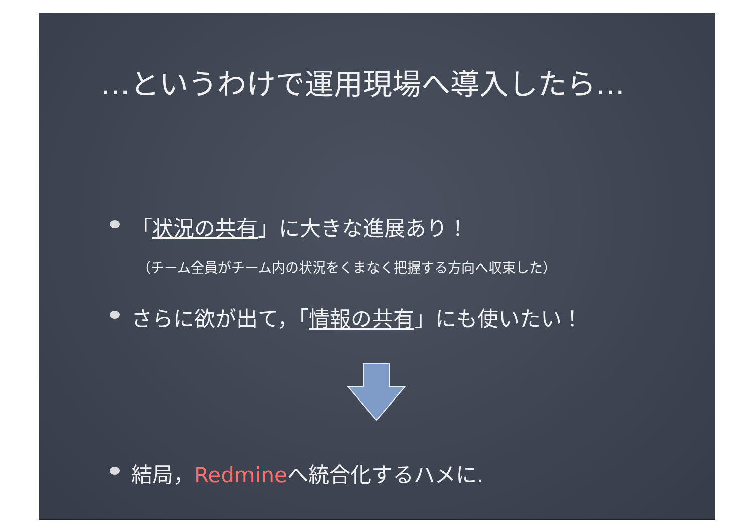…というわけで運用現場へ導入したら…
「状況の共有」に大きな進展あり！
（チーム全員がチーム内の状況をくまなく把握する方向へ収束した）
さらに欲が出て，「情報の共有」にも使いたい！
結局，Redmineへ統合化するハメに.